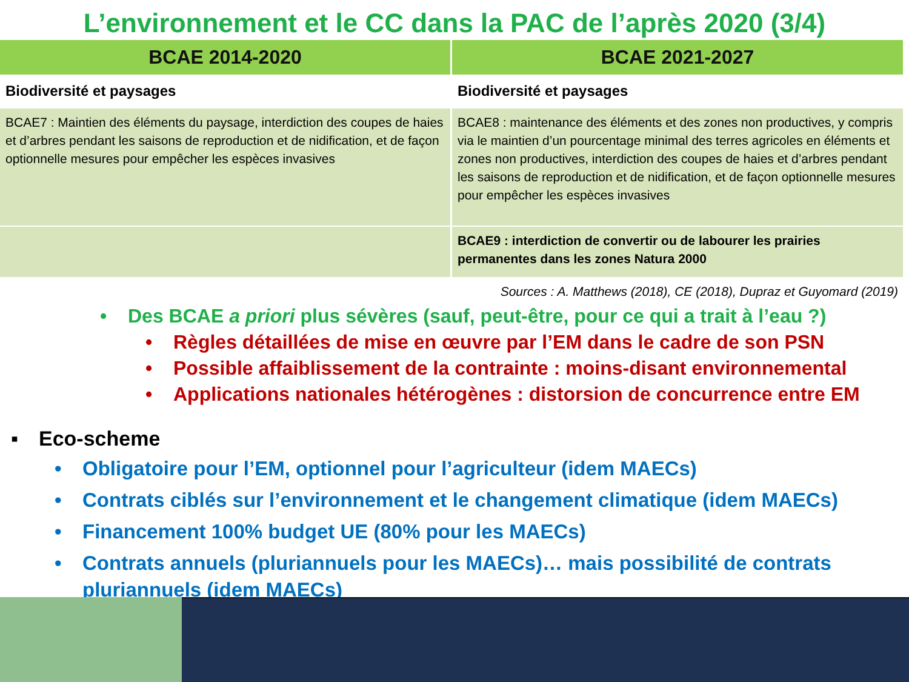L’environnement et le CC dans la PAC de l’après 2020 (3/4)
| BCAE 2014-2020 | BCAE 2021-2027 |
| --- | --- |
| Biodiversité et paysages | Biodiversité et paysages |
| BCAE7 : Maintien des éléments du paysage, interdiction des coupes de haies et d’arbres pendant les saisons de reproduction et de nidification, et de façon optionnelle mesures pour empêcher les espèces invasives | BCAE8 : maintenance des éléments et des zones non productives, y compris via le maintien d’un pourcentage minimal des terres agricoles en éléments et zones non productives, interdiction des coupes de haies et d’arbres pendant les saisons de reproduction et de nidification, et de façon optionnelle mesures pour empêcher les espèces invasives |
| | BCAE9 : interdiction de convertir ou de labourer les prairies permanentes dans les zones Natura 2000 |
Sources : A. Matthews (2018), CE (2018), Dupraz et Guyomard (2019)
• Des BCAE a priori plus sévères (sauf, peut-être, pour ce qui a trait à l’eau ?)
• Règles détaillées de mise en œuvre par l’EM dans le cadre de son PSN
• Possible affaiblissement de la contrainte : moins-disant environnemental
• Applications nationales hétérogènes : distorsion de concurrence entre EM
▪ Eco-scheme
• Obligatoire pour l’EM, optionnel pour l’agriculteur (idem MAECs)
• Contrats ciblés sur l’environnement et le changement climatique (idem MAECs)
• Financement 100% budget UE (80% pour les MAECs)
• Contrats annuels (pluriannuels pour les MAECs)… mais possibilité de contrats pluriannuels (idem MAECs)